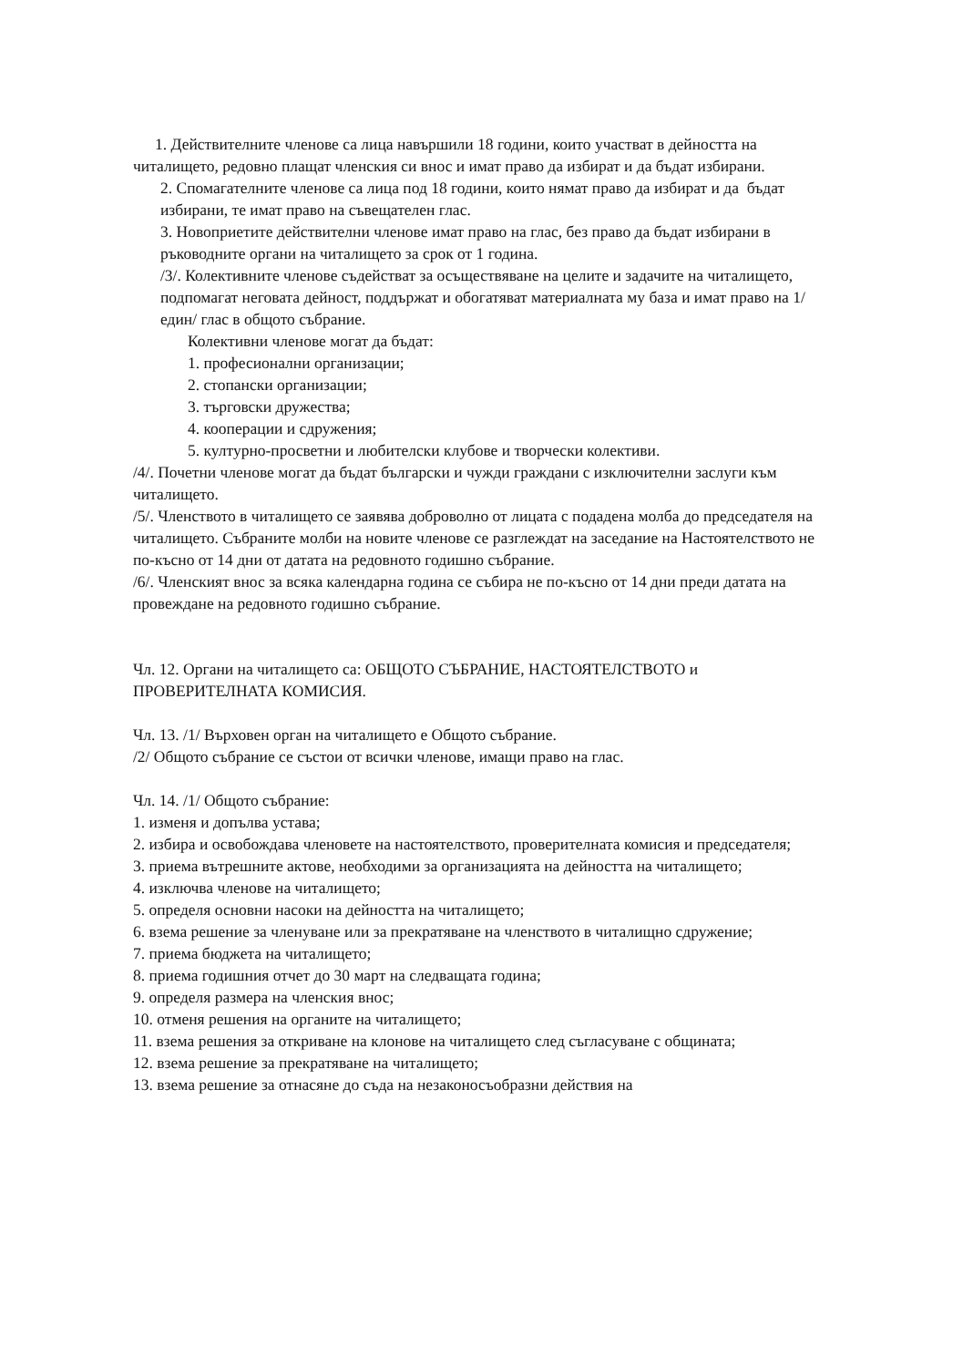1. Действителните членове са лица навършили 18 години, които участват в дейността на читалището, редовно плащат членския си внос и имат право да избират и да бъдат избирани.
2. Спомагателните членове са лица под 18 години, които нямат право да избират и да бъдат избирани, те имат право на съвещателен глас.
3. Новоприетите действителни членове имат право на глас, без право да бъдат избирани в ръководните органи на читалището за срок от 1 година.
/3/. Колективните членове съдействат за осъществяване на целите и задачите на читалището, подпомагат неговата дейност, поддържат и обогатяват материалната му база и имат право на 1/един/ глас в общото събрание.
Колективни членове могат да бъдат:
1. професионални организации;
2. стопански организации;
3. търговски дружества;
4. кооперации и сдружения;
5. културно-просветни и любителски клубове и творчески колективи.
/4/. Почетни членове могат да бъдат български и чужди граждани с изключителни заслуги към читалището.
/5/. Членството в читалището се заявява доброволно от лицата с подадена молба до председателя на читалището. Събраните молби на новите членове се разглеждат на заседание на Настоятелството не по-късно от 14 дни от датата на редовното годишно събрание.
/6/. Членският внос за всяка календарна година се събира не по-късно от 14 дни преди датата на провеждане на редовното годишно събрание.
Чл. 12. Органи на читалището са: ОБЩОТО СЪБРАНИЕ, НАСТОЯТЕЛСТВОТО и ПРОВЕРИТЕЛНАТА КОМИСИЯ.
Чл. 13. /1/ Върховен орган на читалището е Общото събрание.
/2/ Общото събрание се състои от всички членове, имащи право на глас.
Чл. 14. /1/ Общото събрание:
1. изменя и допълва устава;
2. избира и освобождава членовете на настоятелството, проверителната комисия и председателя;
3. приема вътрешните актове, необходими за организацията на дейността на читалището;
4. изключва членове на читалището;
5. определя основни насоки на дейността на читалището;
6. взема решение за членуване или за прекратяване на членството в читалищно сдружение;
7. приема бюджета на читалището;
8. приема годишния отчет до 30 март на следващата година;
9. определя размера на членския внос;
10. отменя решения на органите на читалището;
11. взема решения за откриване на клонове на читалището след съгласуване с общината;
12. взема решение за прекратяване на читалището;
13. взема решение за отнасяне до съда на незаконосъобразни действия на